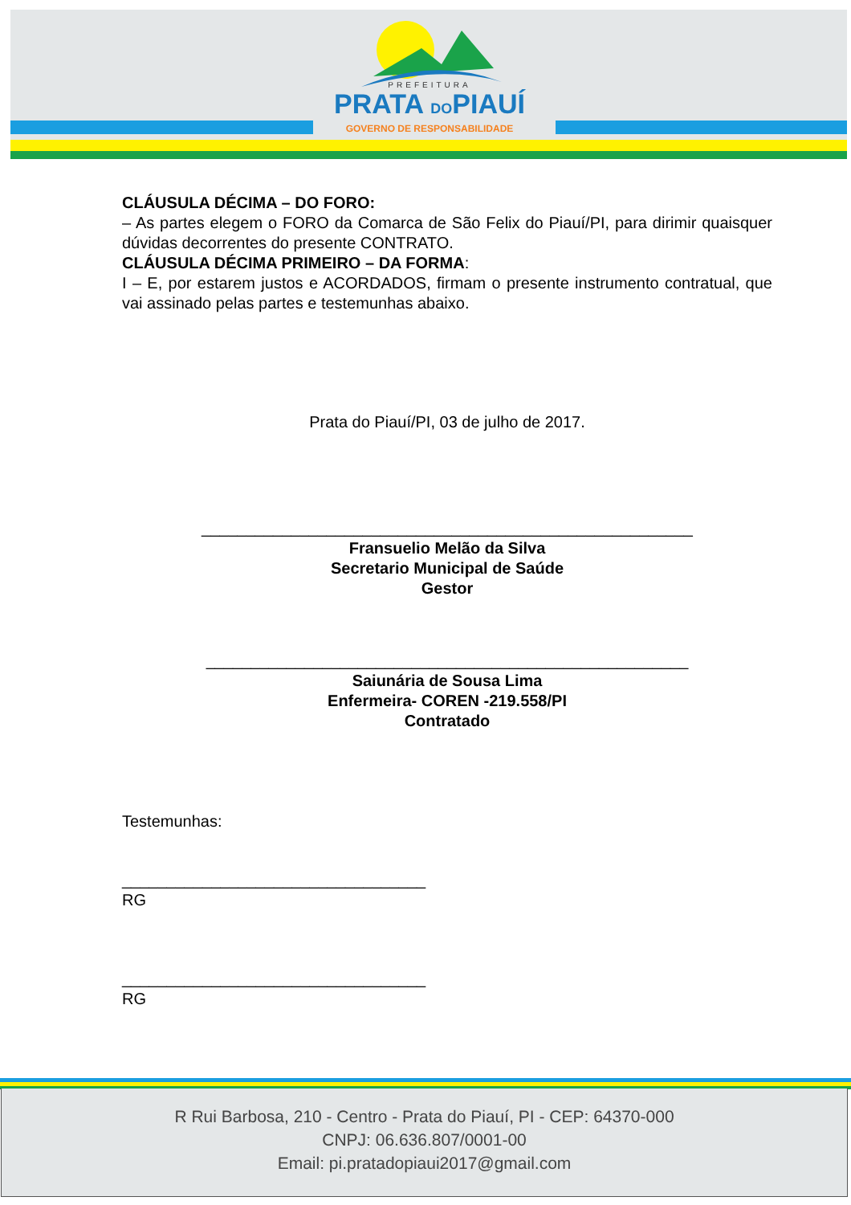PREFEITURA
PRATA DOPIAUÍ
GOVERNO DE RESPONSABILIDADE
CLÁUSULA DÉCIMA – DO FORO:
– As partes elegem o FORO da Comarca de São Felix do Piauí/PI, para dirimir quaisquer dúvidas decorrentes do presente CONTRATO.
CLÁUSULA DÉCIMA PRIMEIRO – DA FORMA:
I – E, por estarem justos e ACORDADOS, firmam o presente instrumento contratual, que vai assinado pelas partes e testemunhas abaixo.
Prata do Piauí/PI, 03 de julho de 2017.
_______________________________________________________
Fransuelio Melão da Silva
Secretario Municipal de Saúde
Gestor
______________________________________________________
Saiunária de Sousa Lima
Enfermeira- COREN -219.558/PI
Contratado
Testemunhas:
__________________________________
RG
__________________________________
RG
R Rui Barbosa, 210 - Centro - Prata do Piauí, PI - CEP: 64370-000
CNPJ: 06.636.807/0001-00
Email: pi.pratadopiaui2017@gmail.com